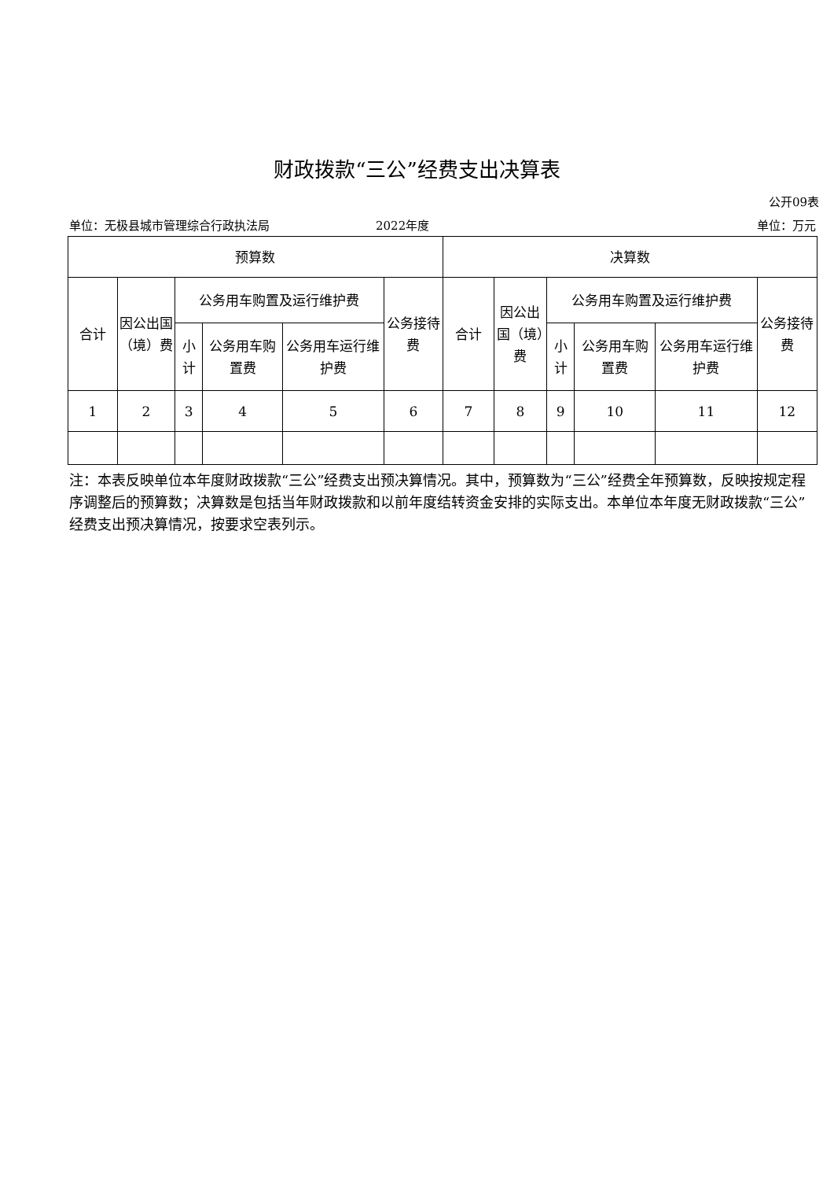财政拨款“三公”经费支出决算表
公开09表
单位：无极县城市管理综合行政执法局 2022年度 单位：万元
| 预算数 | | | | | | 决算数 | | | | | |
| --- | --- | --- | --- | --- | --- | --- | --- | --- | --- | --- | --- |
| 合计 | 因公出国（境）费 | 公务用车购置及运行维护费 | | | 公务接待费 | 合计 | 因公出国（境）费 | 公务用车购置及运行维护费 | | | 公务接待费 |
| | | 小计 | 公务用车购置费 | 公务用车运行维护费 | | | | 小计 | 公务用车购置费 | 公务用车运行维护费 | |
| 1 | 2 | 3 | 4 | 5 | 6 | 7 | 8 | 9 | 10 | 11 | 12 |
注：本表反映单位本年度财政拨款“三公”经费支出预决算情况。其中，预算数为“三公”经费全年预算数，反映按规定程序调整后的预算数；决算数是包括当年财政拨款和以前年度结转资金安排的实际支出。本单位本年度无财政拨款“三公”经费支出预决算情况，按要求空表列示。